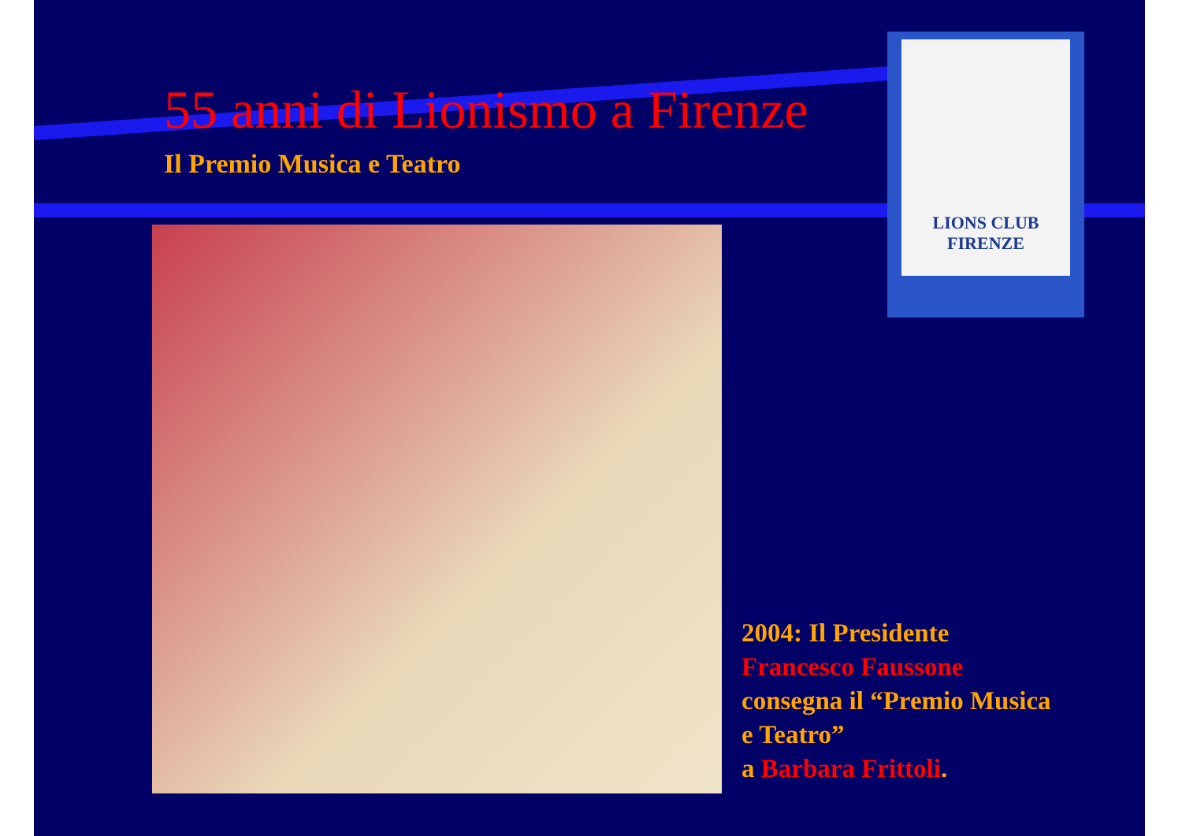55 anni di Lionismo a Firenze
Il Premio Musica e Teatro
LIONS CLUB
FIRENZE
2004: Il Presidente
Francesco Faussone
consegna il “Premio Musica
e Teatro”
a Barbara Frittoli.